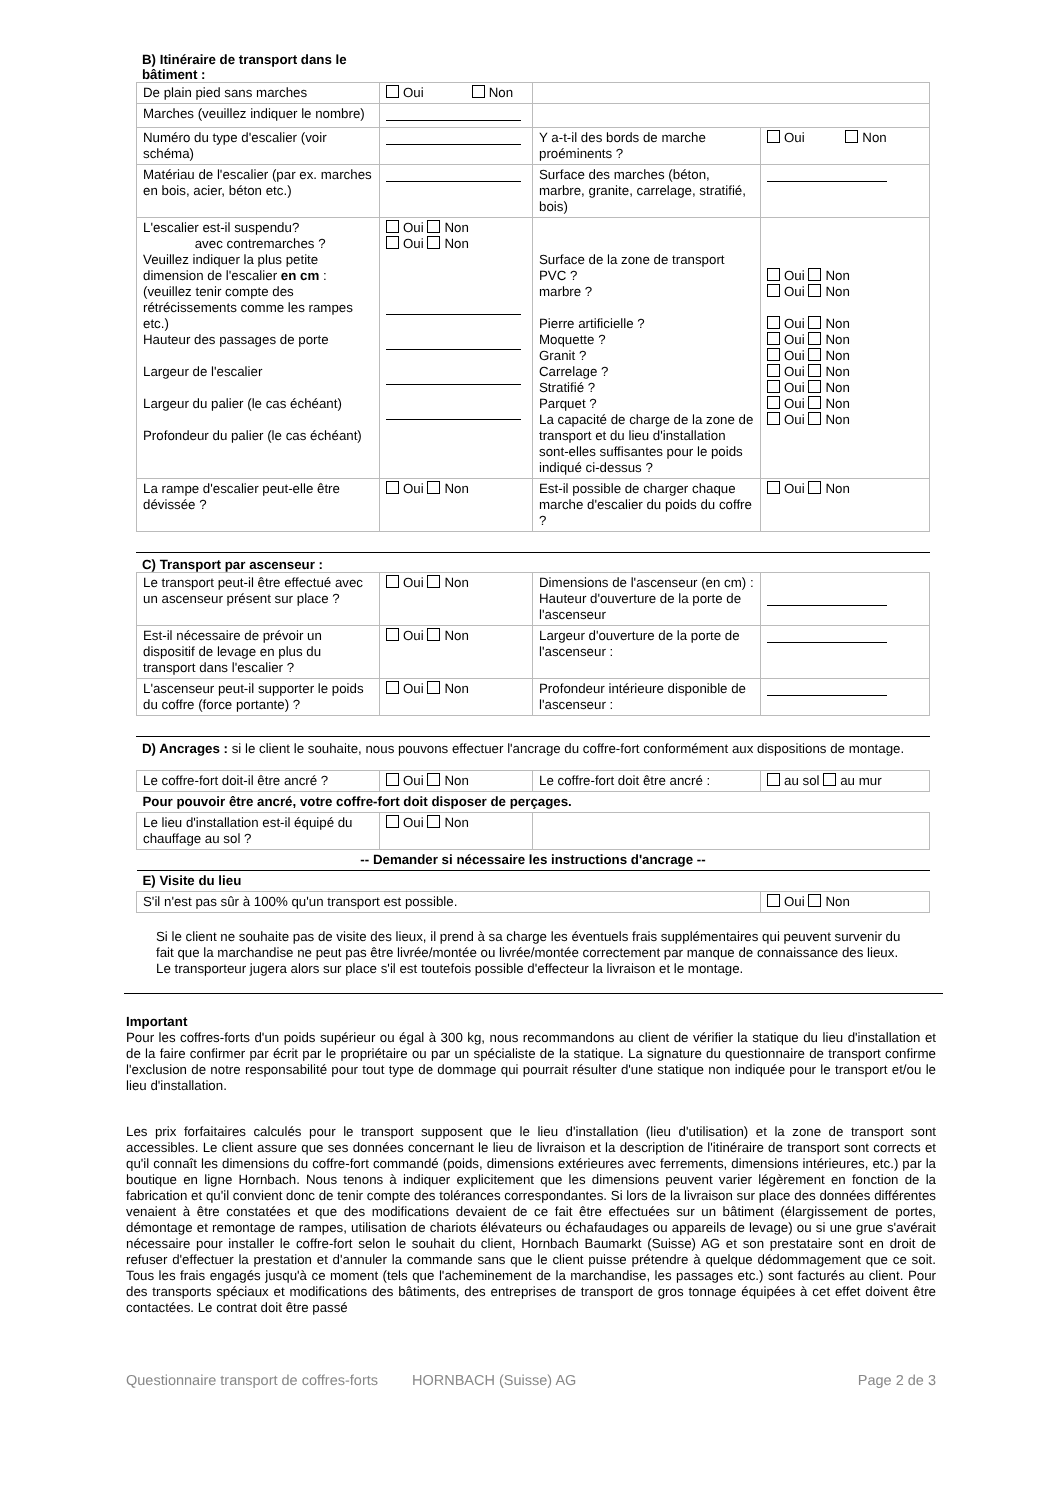B) Itinéraire de transport dans le bâtiment :
| De plain pied sans marches | Oui Non | | |
| Marches (veuillez indiquer le nombre) | | | |
| Numéro du type d'escalier (voir schéma) | | Y a-t-il des bords de marche proéminents ? | Oui Non |
| Matériau de l'escalier (par ex. marches en bois, acier, béton etc.) | | Surface des marches (béton, marbre, granite, carrelage, stratifié, bois) | |
| L'escalier est-il suspendu? avec contremarches ? Veuillez indiquer la plus petite dimension de l'escalier en cm : (veuillez tenir compte des rétrécissements comme les rampes etc.) Hauteur des passages de porte Largeur de l'escalier Largeur du palier (le cas échéant) Profondeur du palier (le cas échéant) | Oui Non Oui Non | Surface de la zone de transport PVC ? marbre ? Pierre artificielle ? Moquette ? Granit ? Carrelage ? Stratifié ? Parquet ? La capacité de charge de la zone de transport et du lieu d'installation sont-elles suffisantes pour le poids indiqué ci-dessus ? | Oui Non Oui Non Oui Non Oui Non Oui Non Oui Non Oui Non Oui Non Oui Non |
| La rampe d'escalier peut-elle être dévissée ? | Oui Non | Est-il possible de charger chaque marche d'escalier du poids du coffre ? | Oui Non |
C) Transport par ascenseur :
| Le transport peut-il être effectué avec un ascenseur présent sur place ? | Oui Non | Dimensions de l'ascenseur (en cm) : Hauteur d'ouverture de la porte de l'ascenseur | |
| Est-il nécessaire de prévoir un dispositif de levage en plus du transport dans l'escalier ? | Oui Non | Largeur d'ouverture de la porte de l'ascenseur : | |
| L'ascenseur peut-il supporter le poids du coffre (force portante) ? | Oui Non | Profondeur intérieure disponible de l'ascenseur : | |
D) Ancrages : si le client le souhaite, nous pouvons effectuer l'ancrage du coffre-fort conformément aux dispositions de montage.
| Le coffre-fort doit-il être ancré ? | Oui Non | Le coffre-fort doit être ancré : | au sol au mur |
| Pour pouvoir être ancré, votre coffre-fort doit disposer de perçages. | | | |
| Le lieu d'installation est-il équipé du chauffage au sol ? | Oui Non | | |
| -- Demander si nécessaire les instructions d'ancrage -- | | | |
| E) Visite du lieu | | | |
| S'il n'est pas sûr à 100% qu'un transport est possible. | | | Oui Non |
Si le client ne souhaite pas de visite des lieux, il prend à sa charge les éventuels frais supplémentaires qui peuvent survenir du fait que la marchandise ne peut pas être livrée/montée ou livrée/montée correctement par manque de connaissance des lieux. Le transporteur jugera alors sur place s'il est toutefois possible d'effecteur la livraison et le montage.
Important
Pour les coffres-forts d'un poids supérieur ou égal à 300 kg, nous recommandons au client de vérifier la statique du lieu d'installation et de la faire confirmer par écrit par le propriétaire ou par un spécialiste de la statique. La signature du questionnaire de transport confirme l'exclusion de notre responsabilité pour tout type de dommage qui pourrait résulter d'une statique non indiquée pour le transport et/ou le lieu d'installation.
Les prix forfaitaires calculés pour le transport supposent que le lieu d'installation (lieu d'utilisation) et la zone de transport sont accessibles. Le client assure que ses données concernant le lieu de livraison et la description de l'itinéraire de transport sont corrects et qu'il connaît les dimensions du coffre-fort commandé (poids, dimensions extérieures avec ferrements, dimensions intérieures, etc.) par la boutique en ligne Hornbach. Nous tenons à indiquer explicitement que les dimensions peuvent varier légèrement en fonction de la fabrication et qu'il convient donc de tenir compte des tolérances correspondantes. Si lors de la livraison sur place des données différentes venaient à être constatées et que des modifications devaient de ce fait être effectuées sur un bâtiment (élargissement de portes, démontage et remontage de rampes, utilisation de chariots élévateurs ou échafaudages ou appareils de levage) ou si une grue s'avérait nécessaire pour installer le coffre-fort selon le souhait du client, Hornbach Baumarkt (Suisse) AG et son prestataire sont en droit de refuser d'effectuer la prestation et d'annuler la commande sans que le client puisse prétendre à quelque dédommagement que ce soit. Tous les frais engagés jusqu'à ce moment (tels que l'acheminement de la marchandise, les passages etc.) sont facturés au client. Pour des transports spéciaux et modifications des bâtiments, des entreprises de transport de gros tonnage équipées à cet effet doivent être contactées. Le contrat doit être passé
Questionnaire transport de coffres-forts HORNBACH (Suisse) AG Page 2 de 3